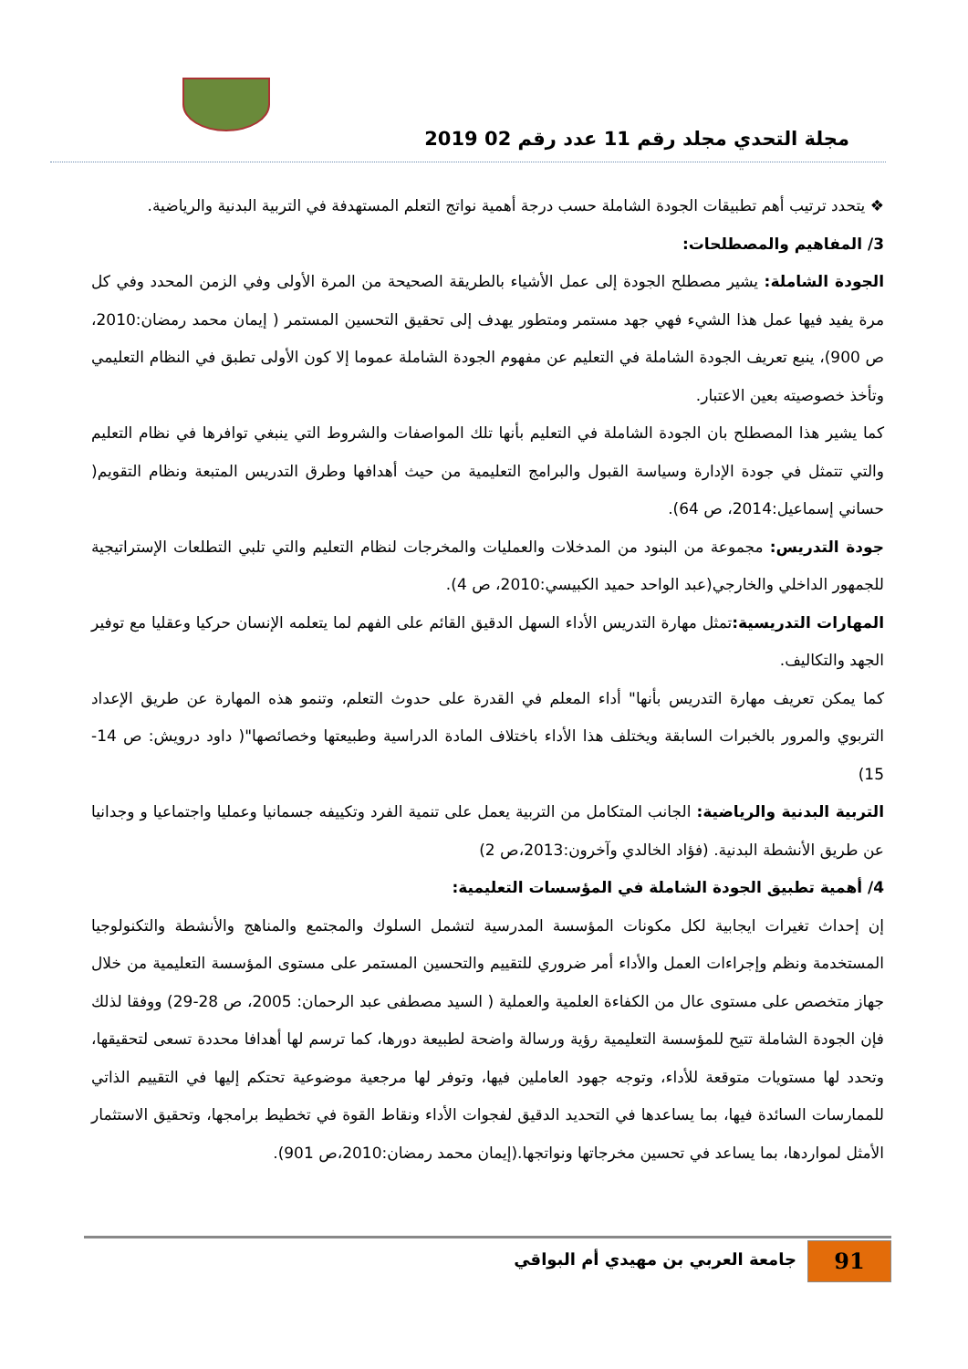مجلة التحدي مجلد رقم 11 عدد رقم 02 2019
❖ يتحدد ترتيب أهم تطبيقات الجودة الشاملة حسب درجة أهمية نواتج التعلم المستهدفة في التربية البدنية والرياضية.
3/ المفاهيم والمصطلحات:
الجودة الشاملة: يشير مصطلح الجودة إلى عمل الأشياء بالطريقة الصحيحة من المرة الأولى وفي الزمن المحدد وفي كل مرة يفيد فيها عمل هذا الشيء فهي جهد مستمر ومتطور يهدف إلى تحقيق التحسين المستمر ( إيمان محمد رمضان:2010، ص 900)، ينبع تعريف الجودة الشاملة في التعليم عن مفهوم الجودة الشاملة عموما إلا كون الأولى تطبق في النظام التعليمي وتأخذ خصوصيته بعين الاعتبار.
كما يشير هذا المصطلح بان الجودة الشاملة في التعليم بأنها تلك المواصفات والشروط التي ينبغي توافرها في نظام التعليم والتي تتمثل في جودة الإدارة وسياسة القبول والبرامج التعليمية من حيث أهدافها وطرق التدريس المتبعة ونظام التقويم( حساني إسماعيل:2014، ص 64).
جودة التدريس: مجموعة من البنود من المدخلات والعمليات والمخرجات لنظام التعليم والتي تلبي التطلعات الإستراتيجية للجمهور الداخلي والخارجي(عبد الواحد حميد الكبيسي:2010، ص 4).
المهارات التدريسية: تمثل مهارة التدريس الأداء السهل الدقيق القائم على الفهم لما يتعلمه الإنسان حركيا وعقليا مع توفير الجهد والتكاليف.
كما يمكن تعريف مهارة التدريس بأنها" أداء المعلم في القدرة على حدوث التعلم، وتنمو هذه المهارة عن طريق الإعداد التربوي والمرور بالخبرات السابقة ويختلف هذا الأداء باختلاف المادة الدراسية وطبيعتها وخصائصها"( داود درويش: ص 14-15)
التربية البدنية والرياضية: الجانب المتكامل من التربية يعمل على تنمية الفرد وتكييفه جسمانيا وعمليا واجتماعيا و وجدانيا عن طريق الأنشطة البدنية. (فؤاد الخالدي وآخرون:2013،ص 2)
4/ أهمية تطبيق الجودة الشاملة في المؤسسات التعليمية:
إن إحداث تغيرات ايجابية لكل مكونات المؤسسة المدرسية لتشمل السلوك والمجتمع والمناهج والأنشطة والتكنولوجيا المستخدمة ونظم وإجراءات العمل والأداء أمر ضروري للتقييم والتحسين المستمر على مستوى المؤسسة التعليمية من خلال جهاز متخصص على مستوى عال من الكفاءة العلمية والعملية ( السيد مصطفى عبد الرحمان: 2005، ص 28-29) ووفقا لذلك فإن الجودة الشاملة تتيح للمؤسسة التعليمية رؤية ورسالة واضحة لطبيعة دورها، كما ترسم لها أهدافا محددة تسعى لتحقيقها، وتحدد لها مستويات متوقعة للأداء، وتوجه جهود العاملين فيها، وتوفر لها مرجعية موضوعية تحتكم إليها في التقييم الذاتي للممارسات السائدة فيها، بما يساعدها في التحديد الدقيق لفجوات الأداء ونقاط القوة في تخطيط برامجها، وتحقيق الاستثمار الأمثل لمواردها، بما يساعد في تحسين مخرجاتها ونواتجها.(إيمان محمد رمضان:2010،ص 901).
جامعة العربي بن مهيدي أم البواقي
91